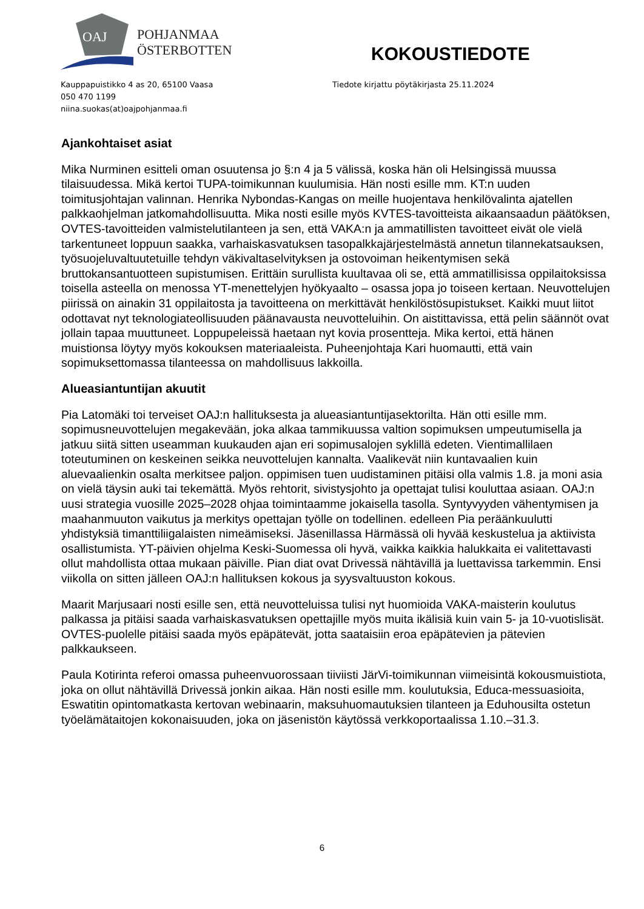OAJ
POHJANMAA
ÖSTERBOTTEN
KOKOUSTIEDOTE
Kauppapuistikko 4 as 20, 65100 Vaasa
050 470 1199
niina.suokas(at)oajpohjanmaa.fi
Tiedote kirjattu pöytäkirjasta 25.11.2024
Ajankohtaiset asiat
Mika Nurminen esitteli oman osuutensa jo §:n 4 ja 5 välissä, koska hän oli Helsingissä muussa tilaisuudessa. Mikä kertoi TUPA-toimikunnan kuulumisia. Hän nosti esille mm. KT:n uuden toimitusjohtajan valinnan. Henrika Nybondas-Kangas on meille huojentava henkilövalinta ajatellen palkkaohjelman jatkomahdollisuutta. Mika nosti esille myös KVTES-tavoitteista aikaansaadun päätöksen, OVTES-tavoitteiden valmistelutilanteen ja sen, että VAKA:n ja ammatillisten tavoitteet eivät ole vielä tarkentuneet loppuun saakka, varhaiskasvatuksen tasopalkkajärjestelmästä annetun tilannekatsauksen, työsuojeluvaltuutetuille tehdyn väkivaltaselvityksen ja ostovoiman heikentymisen sekä bruttokansantuotteen supistumisen. Erittäin surullista kuultavaa oli se, että ammatillisissa oppilaitoksissa toisella asteella on menossa YT-menettelyjen hyökyaalto – osassa jopa jo toiseen kertaan. Neuvottelujen piirissä on ainakin 31 oppilaitosta ja tavoitteena on merkittävät henkilöstösupistukset. Kaikki muut liitot odottavat nyt teknologiateollisuuden päänavausta neuvotteluihin. On aistittavissa, että pelin säännöt ovat jollain tapaa muuttuneet. Loppupeleissä haetaan nyt kovia prosentteja. Mika kertoi, että hänen muistionsa löytyy myös kokouksen materiaaleista. Puheenjohtaja Kari huomautti, että vain sopimuksettomassa tilanteessa on mahdollisuus lakkoilla.
Alueasiantuntijan akuutit
Pia Latomäki toi terveiset OAJ:n hallituksesta ja alueasiantuntijasektorilta. Hän otti esille mm. sopimusneuvottelujen megakevään, joka alkaa tammikuussa valtion sopimuksen umpeutumisella ja jatkuu siitä sitten useamman kuukauden ajan eri sopimusalojen syklillä edeten. Vientimallilaen toteutuminen on keskeinen seikka neuvottelujen kannalta. Vaalikevät niin kuntavaalien kuin aluevaalienkin osalta merkitsee paljon. oppimisen tuen uudistaminen pitäisi olla valmis 1.8. ja moni asia on vielä täysin auki tai tekemättä. Myös rehtorit, sivistysjohto ja opettajat tulisi kouluttaa asiaan. OAJ:n uusi strategia vuosille 2025–2028 ohjaa toimintaamme jokaisella tasolla. Syntyvyyden vähentymisen ja maahanmuuton vaikutus ja merkitys opettajan työlle on todellinen. edelleen Pia peräänkuulutti yhdistyksiä timanttiliigalaisten nimeämiseksi. Jäsenillassa Härmässä oli hyvää keskustelua ja aktiivista osallistumista. YT-päivien ohjelma Keski-Suomessa oli hyvä, vaikka kaikkia halukkaita ei valitettavasti ollut mahdollista ottaa mukaan päiville. Pian diat ovat Drivessä nähtävillä ja luettavissa tarkemmin. Ensi viikolla on sitten jälleen OAJ:n hallituksen kokous ja syysvaltuuston kokous.
Maarit Marjusaari nosti esille sen, että neuvotteluissa tulisi nyt huomioida VAKA-maisterin koulutus palkassa ja pitäisi saada varhaiskasvatuksen opettajille myös muita ikälisiä kuin vain 5- ja 10-vuotislisät. OVTES-puolelle pitäisi saada myös epäpätevät, jotta saataisiin eroa epäpätevien ja pätevien palkkaukseen.
Paula Kotirinta referoi omassa puheenvuorossaan tiiviisti JärVi-toimikunnan viimeisintä kokousmuistiota, joka on ollut nähtävillä Drivessä jonkin aikaa. Hän nosti esille mm. koulutuksia, Educa-messuasioita, Eswatitin opintomatkasta kertovan webinaarin, maksuhuomautuksien tilanteen ja Eduhousilta ostetun työelämätaitojen kokonaisuuden, joka on jäsenistön käytössä verkkoportaalissa 1.10.–31.3.
6